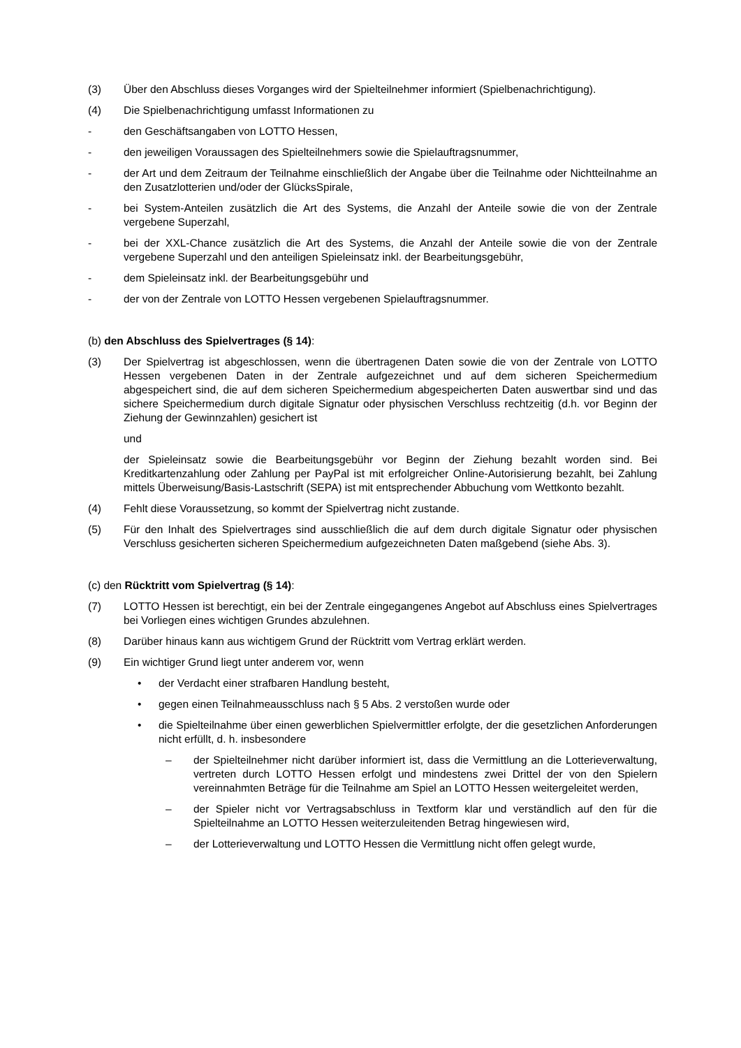(3) Über den Abschluss dieses Vorganges wird der Spielteilnehmer informiert (Spielbenachrichtigung).
(4) Die Spielbenachrichtigung umfasst Informationen zu
- den Geschäftsangaben von LOTTO Hessen,
- den jeweiligen Voraussagen des Spielteilnehmers sowie die Spielauftragsnummer,
- der Art und dem Zeitraum der Teilnahme einschließlich der Angabe über die Teilnahme oder Nichtteilnahme an den Zusatzlotterien und/oder der GlücksSpirale,
- bei System-Anteilen zusätzlich die Art des Systems, die Anzahl der Anteile sowie die von der Zentrale vergebene Superzahl,
- bei der XXL-Chance zusätzlich die Art des Systems, die Anzahl der Anteile sowie die von der Zentrale vergebene Superzahl und den anteiligen Spieleinsatz inkl. der Bearbeitungsgebühr,
- dem Spieleinsatz inkl. der Bearbeitungsgebühr und
- der von der Zentrale von LOTTO Hessen vergebenen Spielauftragsnummer.
(b) den Abschluss des Spielvertrages (§ 14):
(3) Der Spielvertrag ist abgeschlossen, wenn die übertragenen Daten sowie die von der Zentrale von LOTTO Hessen vergebenen Daten in der Zentrale aufgezeichnet und auf dem sicheren Speichermedium abgespeichert sind, die auf dem sicheren Speichermedium abgespeicherten Daten auswertbar sind und das sichere Speichermedium durch digitale Signatur oder physischen Verschluss rechtzeitig (d.h. vor Beginn der Ziehung der Gewinnzahlen) gesichert ist
und
der Spieleinsatz sowie die Bearbeitungsgebühr vor Beginn der Ziehung bezahlt worden sind. Bei Kreditkartenzahlung oder Zahlung per PayPal ist mit erfolgreicher Online-Autorisierung bezahlt, bei Zahlung mittels Überweisung/Basis-Lastschrift (SEPA) ist mit entsprechender Abbuchung vom Wettkonto bezahlt.
(4) Fehlt diese Voraussetzung, so kommt der Spielvertrag nicht zustande.
(5) Für den Inhalt des Spielvertrages sind ausschließlich die auf dem durch digitale Signatur oder physischen Verschluss gesicherten sicheren Speichermedium aufgezeichneten Daten maßgebend (siehe Abs. 3).
(c) den Rücktritt vom Spielvertrag (§ 14):
(7) LOTTO Hessen ist berechtigt, ein bei der Zentrale eingegangenes Angebot auf Abschluss eines Spielvertrages bei Vorliegen eines wichtigen Grundes abzulehnen.
(8) Darüber hinaus kann aus wichtigem Grund der Rücktritt vom Vertrag erklärt werden.
(9) Ein wichtiger Grund liegt unter anderem vor, wenn
• der Verdacht einer strafbaren Handlung besteht,
• gegen einen Teilnahmeausschluss nach § 5 Abs. 2 verstoßen wurde oder
• die Spielteilnahme über einen gewerblichen Spielvermittler erfolgte, der die gesetzlichen Anforderungen nicht erfüllt, d. h. insbesondere
– der Spielteilnehmer nicht darüber informiert ist, dass die Vermittlung an die Lotterieverwaltung, vertreten durch LOTTO Hessen erfolgt und mindestens zwei Drittel der von den Spielern vereinnahmten Beträge für die Teilnahme am Spiel an LOTTO Hessen weitergeleitet werden,
– der Spieler nicht vor Vertragsabschluss in Textform klar und verständlich auf den für die Spielteilnahme an LOTTO Hessen weiterzuleitenden Betrag hingewiesen wird,
– der Lotterieverwaltung und LOTTO Hessen die Vermittlung nicht offen gelegt wurde,